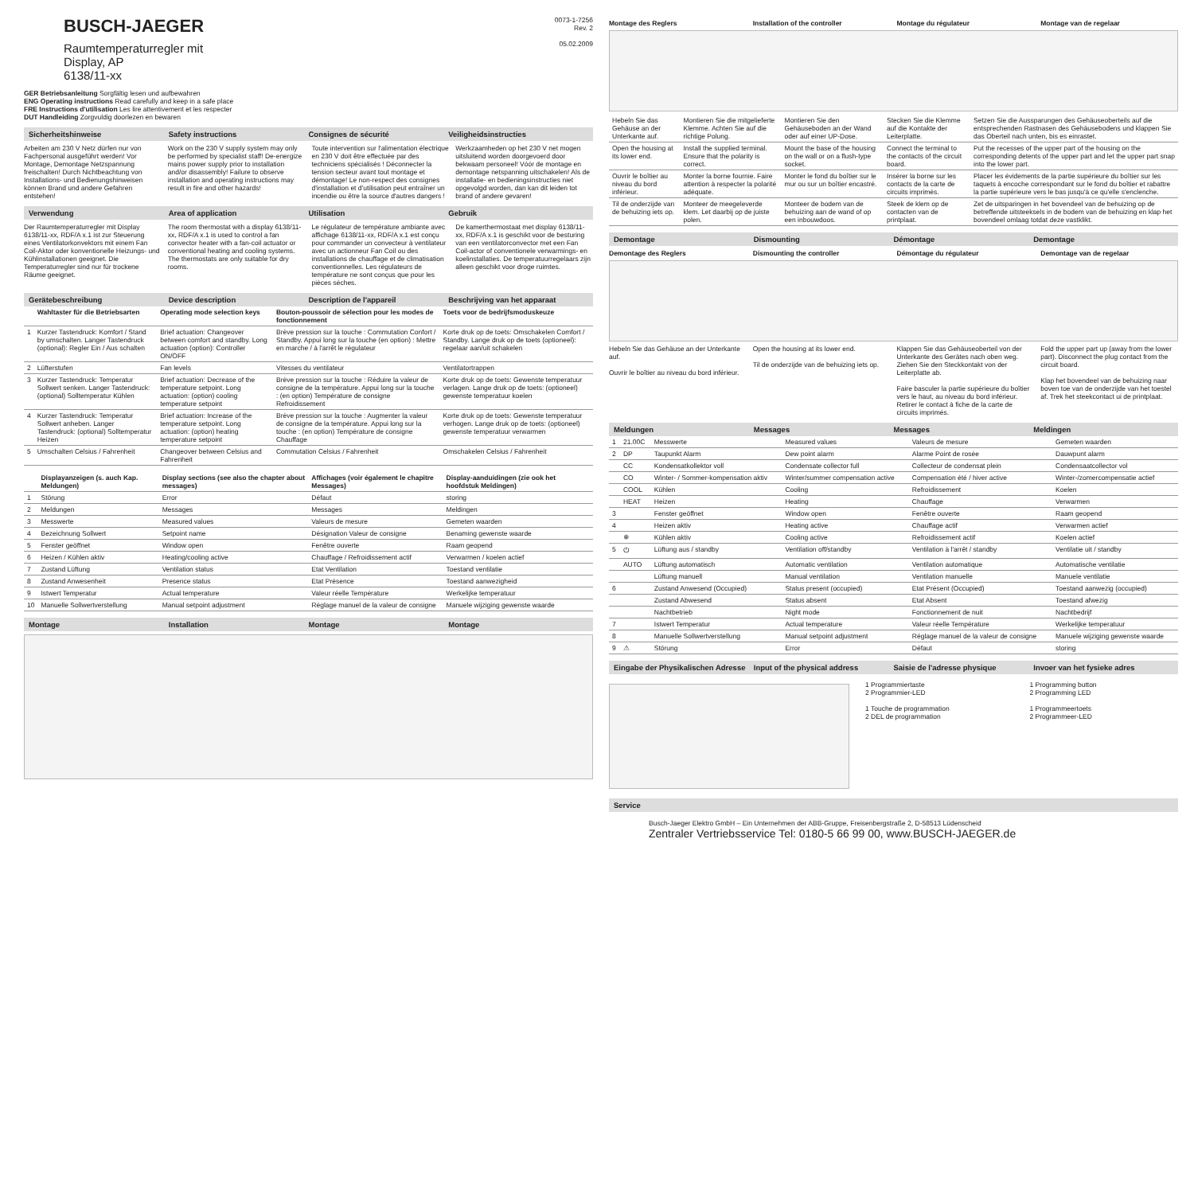BUSCH-JAEGER
Raumtemperaturregler mit
Display, AP
6138/11-xx
0073-1-7256
Rev. 2
05.02.2009
GER Betriebsanleitung Sorgfältig lesen und aufbewahren
ENG Operating instructions Read carefully and keep in a safe place
FRE Instructions d'utilisation Les lire attentivement et les respecter
DUT Handleiding Zorgvuldig doorlezen en bewaren
Sicherheitshinweise Safety instructions Consignes de sécurité Veiligheidsinstructies
Arbeiten am 230 V Netz dürfen nur von Fachpersonal ausgeführt werden! Vor Montage, Demontage Netzspannung freischalten! Durch Nichtbeachtung von Installations- und Bedienungshinweisen können Brand und andere Gefahren entstehen!
Work on the 230 V supply system may only be performed by specialist staff! De-energize mains power supply prior to installation and/or disassembly! Failure to observe installation and operating instructions may result in fire and other hazards!
Toute intervention sur l'alimentation électrique en 230 V doit être effectuée par des techniciens spécialisés ! Déconnecter la tension secteur avant tout montage et démontage! Le non-respect des consignes d'installation et d'utilisation peut entraîner un incendie ou être la source d'autres dangers !
Werkzaamheden op het 230 V net mogen uitsluitend worden doorgevoerd door bekwaam personeel! Vóór de montage en demontage netspanning uitschakelen! Als de installatie- en bedieningsinstructies niet opgevolgd worden, dan kan dit leiden tot brand of andere gevaren!
Verwendung Area of application Utilisation Gebruik
Der Raumtemperaturregler mit Display 6138/11-xx, RDF/A x.1 ist zur Steuerung eines Ventilatorkonvektors mit einem Fan Coil-Aktor oder konventionelle Heizungs- und Kühlinstallationen geeignet. Die Temperaturregler sind nur für trockene Räume geeignet.
The room thermostat with a display 6138/11-xx, RDF/A x.1 is used to control a fan convector heater with a fan-coil actuator or conventional heating and cooling systems. The thermostats are only suitable for dry rooms.
Le régulateur de température ambiante avec affichage 6138/11-xx, RDF/A x.1 est conçu pour commander un convecteur à ventilateur avec un actionneur Fan Coil ou des installations de chauffage et de climatisation conventionnelles. Les régulateurs de température ne sont conçus que pour les pièces sèches.
De kamerthermostaat met display 6138/11-xx, RDF/A x.1 is geschikt voor de besturing van een ventilatorconvector met een Fan Coil-actor of conventionele verwarmings- en koelinstallaties. De temperatuurregelaars zijn alleen geschikt voor droge ruimtes.
Gerätebeschreibung Device description Description de l'appareil Beschrijving van het apparaat
| | Wahltaster für die Betriebsarten | Operating mode selection keys | Bouton-poussoir de sélection pour les modes de fonctionnement | Toets voor de bedrijfsmoduskeuze |
| --- | --- | --- | --- | --- |
| 1 | Kurzer Tastendruck: Komfort / Stand by umschalten. Langer Tastendruck (optional): Regler Ein / Aus schalten | Brief actuation: Changeover between comfort and standby. Long actuation (option): Controller ON/OFF | Brève pression sur la touche : Commutation Confort / Standby. Appui long sur la touche (en option) : Mettre en marche / à l'arrêt le régulateur | Korte druk op de toets: Omschakelen Comfort / Standby. Lange druk op de toets (optioneel): regelaar aan/uit schakelen |
| 2 | Lüfterstufen | Fan levels | Vitesses du ventilateur | Ventilatortrappen |
| 3 | Kurzer Tastendruck: Temperatur Sollwert senken. Langer Tastendruck: (optional) Solltemperatur Kühlen | Brief actuation: Decrease of the temperature setpoint. Long actuation: (option) cooling temperature setpoint | Brève pression sur la touche : Réduire la valeur de consigne de la température. Appui long sur la touche : (en option) Température de consigne Refroidissement | Korte druk op de toets: Gewenste temperatuur verlagen. Lange druk op de toets: (optioneel) gewenste temperatuur koelen |
| 4 | Kurzer Tastendruck: Temperatur Sollwert anheben. Langer Tastendruck: (optional) Solltemperatur Heizen | Brief actuation: Increase of the temperature setpoint. Long actuation: (option) heating temperature setpoint | Brève pression sur la touche : Augmenter la valeur de consigne de la température. Appui long sur la touche : (en option) Température de consigne Chauffage | Korte druk op de toets: Gewenste temperatuur verhogen. Lange druk op de toets: (optioneel) gewenste temperatuur verwarmen |
| 5 | Umschalten Celsius / Fahrenheit | Changeover between Celsius and Fahrenheit | Commutation Celsius / Fahrenheit | Omschakelen Celsius / Fahrenheit |
| | Displayanzeigen (s. auch Kap. Meldungen) | Display sections (see also the chapter about messages) | Affichages (voir également le chapitre Messages) | Display-aanduidingen (zie ook het hoofdstuk Meldingen) |
| --- | --- | --- | --- | --- |
| 1 | Störung | Error | Défaut | storing |
| 2 | Meldungen | Messages | Messages | Meldingen |
| 3 | Messwerte | Measured values | Valeurs de mesure | Gemeten waarden |
| 4 | Bezeichnung Sollwert | Setpoint name | Désignation Valeur de consigne | Benaming gewenste waarde |
| 5 | Fenster geöffnet | Window open | Fenêtre ouverte | Raam geopend |
| 6 | Heizen / Kühlen aktiv | Heating/cooling active | Chauffage / Refroidissement actif | Verwarmen / koelen actief |
| 7 | Zustand Lüftung | Ventilation status | Etat Ventilation | Toestand ventilatie |
| 8 | Zustand Anwesenheit | Presence status | Etat Présence | Toestand aanwezigheid |
| 9 | Istwert Temperatur | Actual temperature | Valeur réelle Température | Werkelijke temperatuur |
| 10 | Manuelle Sollwertverstellung | Manual setpoint adjustment | Réglage manuel de la valeur de consigne | Manuele wijziging gewenste waarde |
Montage Installation Montage Montage
Montage des Reglers Installation of the controller Montage du régulateur Montage van de regelaar
| Hebeln Sie das Gehäuse an der Unterkante auf. | Montieren Sie die mitgelieferte Klemme. Achten Sie auf die richtige Polung. | Montieren Sie den Gehäuseboden an der Wand oder auf einer UP-Dose. | Stecken Sie die Klemme auf die Kontakte der Leiterplatte. | Setzen Sie die Aussparungen des Gehäuseoberteils auf die entsprechenden Rastnasen des Gehäusebodens und klappen Sie das Oberteil nach unten, bis es einrastet. |
| Open the housing at its lower end. | Install the supplied terminal. Ensure that the polarity is correct. | Mount the base of the housing on the wall or on a flush-type socket. | Connect the terminal to the contacts of the circuit board. | Put the recesses of the upper part of the housing on the corresponding detents of the upper part and let the upper part snap into the lower part. |
| Ouvrir le boîtier au niveau du bord inférieur. | Monter la borne fournie. Faire attention à respecter la polarité adéquate. | Monter le fond du boîtier sur le mur ou sur un boîtier encastré. | Insérer la borne sur les contacts de la carte de circuits imprimés. | Placer les évidements de la partie supérieure du boîtier sur les taquets à encoche correspondant sur le fond du boîtier et rabattre la partie supérieure vers le bas jusqu'à ce qu'elle s'enclenche. |
| Til de onderzijde van de behuizing iets op. | Monteer de meegeleverde klem. Let daarbij op de juiste polen. | Monteer de bodem van de behuizing aan de wand of op een inbouwdoos. | Steek de klem op de contacten van de printplaat. | Zet de uitsparingen in het bovendeel van de behuizing op de betreffende uitsteeksels in de bodem van de behuizing en klap het bovendeel omlaag totdat deze vastklikt. |
Demontage Dismounting Démontage Demontage
Demontage des Reglers Dismounting the controller Démontage du régulateur Demontage van de regelaar
Hebeln Sie das Gehäuse an der Unterkante auf.
Ouvrir le boîtier au niveau du bord inférieur.
Open the housing at its lower end.
Til de onderzijde van de behuizing iets op.
Klappen Sie das Gehäuseoberteil von der Unterkante des Gerätes nach oben weg. Ziehen Sie den Steckkontakt von der Leiterplatte ab.
Faire basculer la partie supérieure du boîtier vers le haut, au niveau du bord inférieur. Retirer le contact à fiche de la carte de circuits imprimés.
Fold the upper part up (away from the lower part). Disconnect the plug contact from the circuit board.
Klap het bovendeel van de behuizing naar boven toe van de onderzijde van het toestel af. Trek het steekcontact ui de printplaat.
Meldungen Messages Messages Meldingen
| 1 | 21.00C | Messwerte | Measured values | Valeurs de mesure | Gemeten waarden |
| 2 | DP | Taupunkt Alarm | Dew point alarm | Alarme Point de rosée | Dauwpunt alarm |
| | CC | Kondensatkollektor voll | Condensate collector full | Collecteur de condensat plein | Condensaatcollector vol |
| | CO | Winter- / Sommer-kompensation aktiv | Winter/summer compensation active | Compensation été / hiver active | Winter-/zomercompensatie actief |
| | COOL | Kühlen | Cooling | Refroidissement | Koelen |
| | HEAT | Heizen | Heating | Chauffage | Verwarmen |
| 3 | | Fenster geöffnet | Window open | Fenêtre ouverte | Raam geopend |
| 4 | | Heizen aktiv | Heating active | Chauffage actif | Verwarmen actief |
| | ❄ | Kühlen aktiv | Cooling active | Refroidissement actif | Koelen actief |
| 5 | ⏻ | Lüftung aus / standby | Ventilation off/standby | Ventilation à l'arrêt / standby | Ventilatie uit / standby |
| | AUTO | Lüftung automatisch | Automatic ventilation | Ventilation automatique | Automatische ventilatie |
| | | Lüftung manuell | Manual ventilation | Ventilation manuelle | Manuele ventilatie |
| 6 | | Zustand Anwesend (Occupied) | Status present (occupied) | Etat Présent (Occupied) | Toestand aanwezig (occupied) |
| | | Zustand Abwesend | Status absent | Etat Absent | Toestand afwezig |
| | | Nachtbetrieb | Night mode | Fonctionnement de nuit | Nachtbedrijf |
| 7 | | Istwert Temperatur | Actual temperature | Valeur réelle Température | Werkelijke temperatuur |
| 8 | | Manuelle Sollwertverstellung | Manual setpoint adjustment | Réglage manuel de la valeur de consigne | Manuele wijziging gewenste waarde |
| 9 | ⚠ | Störung | Error | Défaut | storing |
Eingabe der Physikalischen Adresse Input of the physical address Saisie de l'adresse physique Invoer van het fysieke adres
1 Programmiertaste
2 Programmier-LED
1 Touche de programmation
2 DEL de programmation
1 Programming button
2 Programming LED
1 Programmeertoets
2 Programmeer-LED
Service
Busch-Jaeger Elektro GmbH – Ein Unternehmen der ABB-Gruppe, Freisenbergstraße 2, D-58513 Lüdenscheid
Zentraler Vertriebsservice Tel: 0180-5 66 99 00, www.BUSCH-JAEGER.de